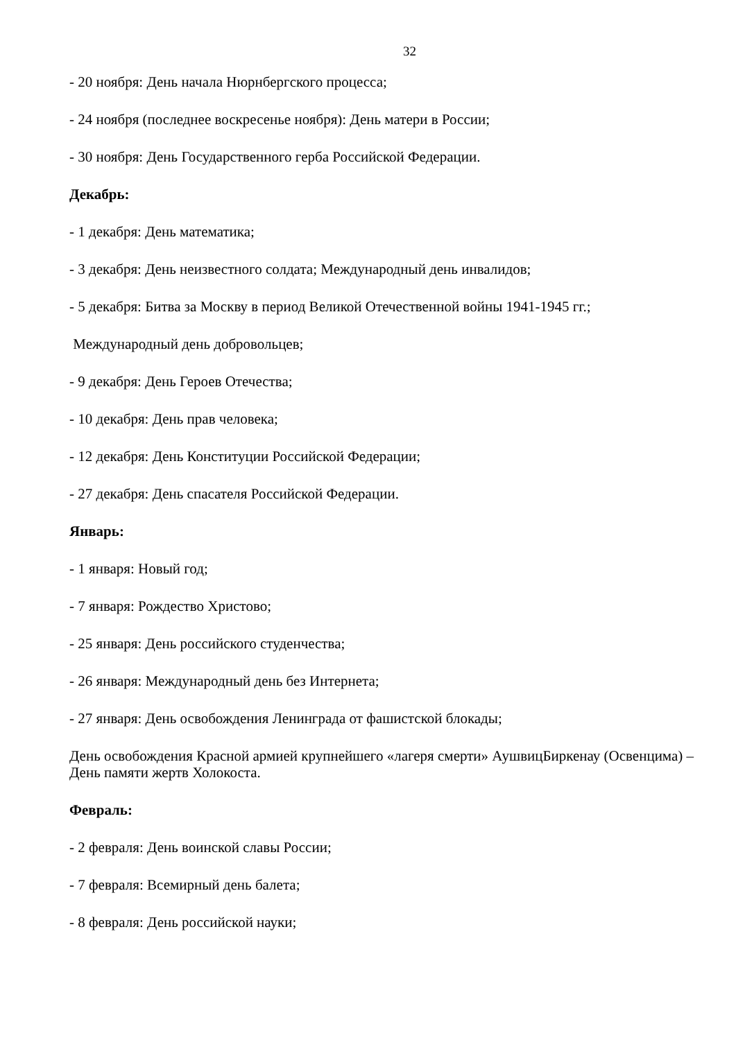32
- 20 ноября: День начала Нюрнбергского процесса;
- 24 ноября (последнее воскресенье ноября): День матери в России;
- 30 ноября: День Государственного герба Российской Федерации.
Декабрь:
- 1 декабря: День математика;
- 3 декабря: День неизвестного солдата; Международный день инвалидов;
- 5 декабря: Битва за Москву в период Великой Отечественной войны 1941-1945 гг.;
Международный день добровольцев;
- 9 декабря: День Героев Отечества;
- 10 декабря: День прав человека;
- 12 декабря: День Конституции Российской Федерации;
- 27 декабря: День спасателя Российской Федерации.
Январь:
- 1 января: Новый год;
- 7 января: Рождество Христово;
- 25 января: День российского студенчества;
- 26 января: Международный день без Интернета;
- 27 января: День освобождения Ленинграда от фашистской блокады;
День освобождения Красной армией крупнейшего «лагеря смерти» АушвицБиркенау (Освенцима) – День памяти жертв Холокоста.
Февраль:
- 2 февраля: День воинской славы России;
- 7 февраля: Всемирный день балета;
- 8 февраля: День российской науки;